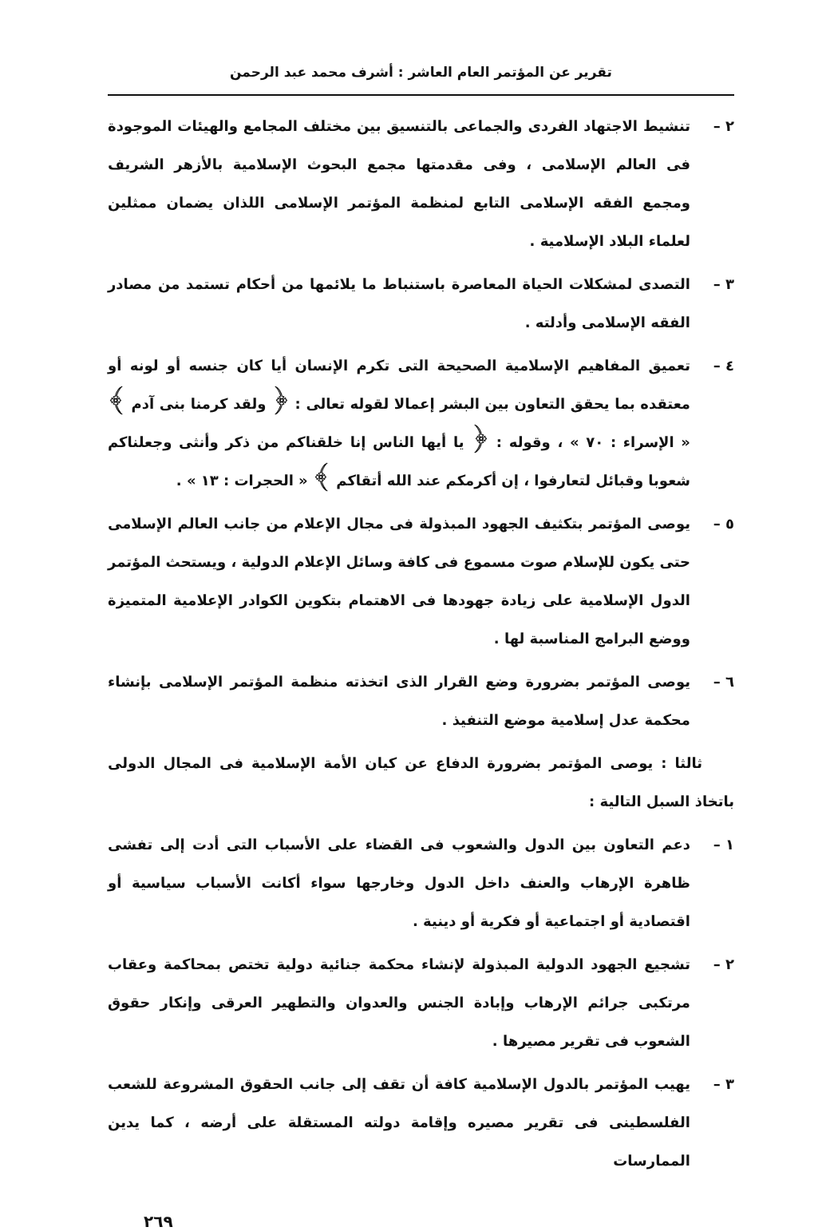تقرير عن المؤتمر العام العاشر : أشرف محمد عبد الرحمن
٢ – تنشيط الاجتهاد الفردى والجماعى بالتنسيق بين مختلف المجامع والهيئات الموجودة فى العالم الإسلامى ، وفى مقدمتها مجمع البحوث الإسلامية بالأزهر الشريف ومجمع الفقه الإسلامى التابع لمنظمة المؤتمر الإسلامى اللذان يضمان ممثلين لعلماء البلاد الإسلامية .
٣ – التصدى لمشكلات الحياة المعاصرة باستنباط ما يلائمها من أحكام تستمد من مصادر الفقه الإسلامى وأدلته .
٤ – تعميق المفاهيم الإسلامية الصحيحة التى تكرم الإنسان أيا كان جنسه أو لونه أو معتقده بما يحقق التعاون بين البشر إعمالا لقوله تعالى : ﴿ ولقد كرمنا بنى آدم ﴾ « الإسراء : ٧٠ » ، وقوله : ﴿ يا أيها الناس إنا خلقناكم من ذكر وأنثى وجعلناكم شعوبا وقبائل لتعارفوا ، إن أكرمكم عند الله أتقاكم ﴾ « الحجرات : ١٣ » .
٥ – يوصى المؤتمر بتكثيف الجهود المبذولة فى مجال الإعلام من جانب العالم الإسلامى حتى يكون للإسلام صوت مسموع فى كافة وسائل الإعلام الدولية ، ويستحث المؤتمر الدول الإسلامية على زيادة جهودها فى الاهتمام بتكوين الكوادر الإعلامية المتميزة ووضع البرامج المناسبة لها .
٦ – يوصى المؤتمر بضرورة وضع القرار الذى اتخذته منظمة المؤتمر الإسلامى بإنشاء محكمة عدل إسلامية موضع التنفيذ .
ثالثا : يوصى المؤتمر بضرورة الدفاع عن كيان الأمة الإسلامية فى المجال الدولى باتخاذ السبل التالية :
١ – دعم التعاون بين الدول والشعوب فى القضاء على الأسباب التى أدت إلى تفشى ظاهرة الإرهاب والعنف داخل الدول وخارجها سواء أكانت الأسباب سياسية أو اقتصادية أو اجتماعية أو فكرية أو دينية .
٢ – تشجيع الجهود الدولية المبذولة لإنشاء محكمة جنائية دولية تختص بمحاكمة وعقاب مرتكبى جرائم الإرهاب وإبادة الجنس والعدوان والتطهير العرقى وإنكار حقوق الشعوب فى تقرير مصيرها .
٣ – يهيب المؤتمر بالدول الإسلامية كافة أن تقف إلى جانب الحقوق المشروعة للشعب الفلسطينى فى تقرير مصيره وإقامة دولته المستقلة على أرضه ، كما يدين الممارسات
٢٦٩